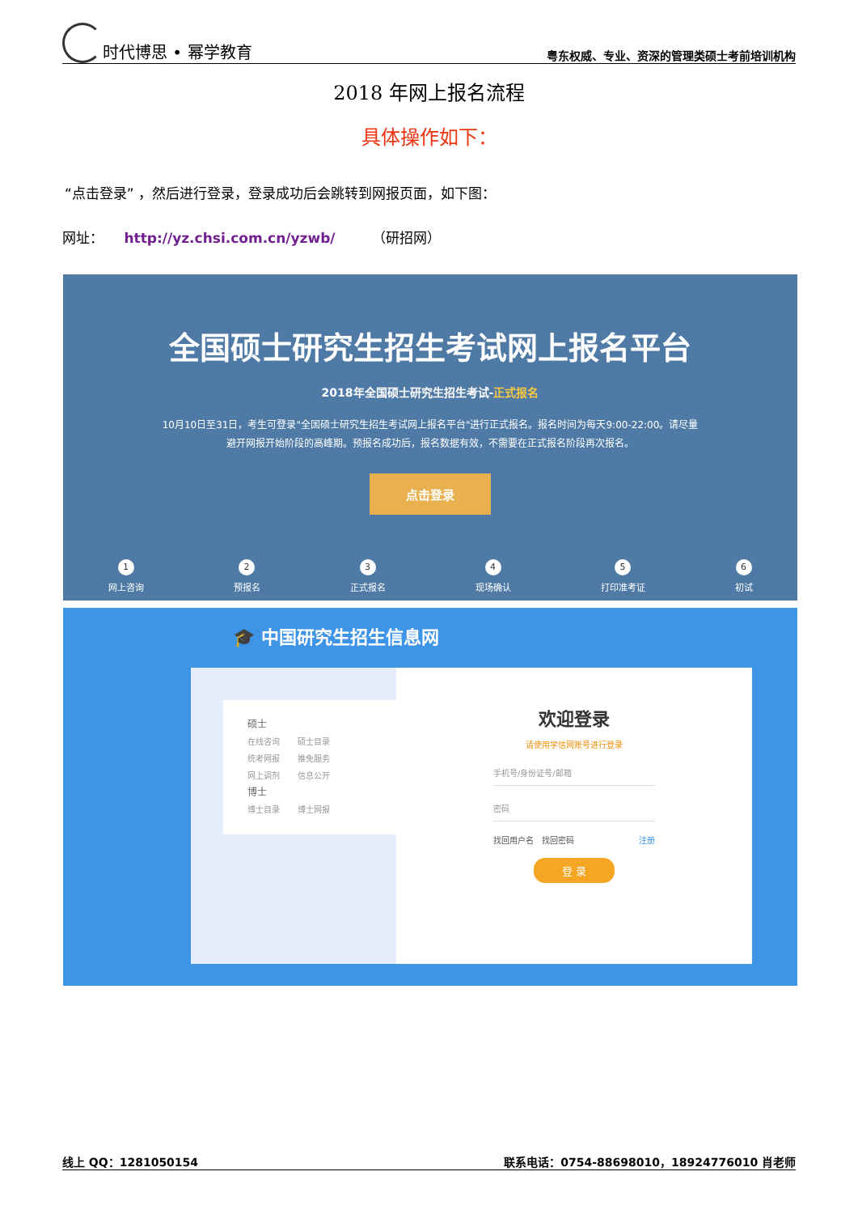时代博思 • 幂学教育 粤东权威、专业、资深的管理类硕士考前培训机构
2018 年网上报名流程
具体操作如下：
“点击登录” ，然后进行登录，登录成功后会跳转到网报页面，如下图：
网址： http://yz.chsi.com.cn/yzwb/ （研招网）
全国硕士研究生招生考试网上报名平台
2018年全国硕士研究生招生考试-正式报名
10月10日至31日，考生可登录"全国硕士研究生招生考试网上报名平台"进行正式报名。报名时间为每天9:00-22:00。请尽量避开网报开始阶段的高峰期。预报名成功后，报名数据有效，不需要在正式报名阶段再次报名。
点击登录
1
网上咨询
2
预报名
3
正式报名
4
现场确认
5
打印准考证
6
初试
🎓 中国研究生招生信息网
硕士
在线咨询 硕士目录
统考网报 推免服务
网上调剂 信息公开
博士
博士目录 博士网报
欢迎登录
请使用学信网账号进行登录
手机号/身份证号/邮箱
密码
找回用户名 找回密码 注册
登 录
线上 QQ：1281050154 联系电话：0754-88698010，18924776010 肖老师